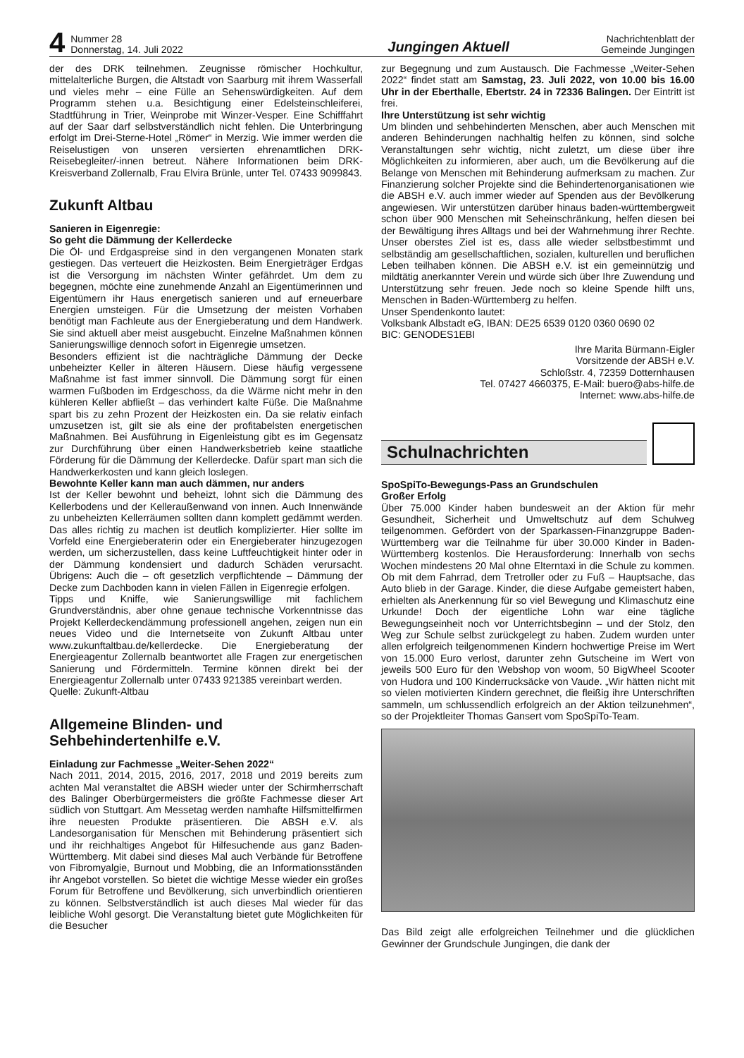4 Nummer 28
Donnerstag, 14. Juli 2022 Jungingen Aktuell Nachrichtenblatt der
Gemeinde Jungingen
der des DRK teilnehmen. Zeugnisse römischer Hochkultur, mittelalterliche Burgen, die Altstadt von Saarburg mit ihrem Wasserfall und vieles mehr – eine Fülle an Sehenswürdigkeiten. Auf dem Programm stehen u.a. Besichtigung einer Edelsteinschleiferei, Stadtführung in Trier, Weinprobe mit Winzer-Vesper. Eine Schifffahrt auf der Saar darf selbstverständlich nicht fehlen. Die Unterbringung erfolgt im Drei-Sterne-Hotel „Römer“ in Merzig. Wie immer werden die Reiselustigen von unseren versierten ehrenamtlichen DRK-Reisebegleiter/-innen betreut. Nähere Informationen beim DRK-Kreisverband Zollernalb, Frau Elvira Brünle, unter Tel. 07433 9099843.
Zukunft Altbau
Sanieren in Eigenregie:
So geht die Dämmung der Kellerdecke
Die Öl- und Erdgaspreise sind in den vergangenen Monaten stark gestiegen. Das verteuert die Heizkosten. Beim Energieträger Erdgas ist die Versorgung im nächsten Winter gefährdet. Um dem zu begegnen, möchte eine zunehmende Anzahl an Eigentümerinnen und Eigentümern ihr Haus energetisch sanieren und auf erneuerbare Energien umsteigen. Für die Umsetzung der meisten Vorhaben benötigt man Fachleute aus der Energieberatung und dem Handwerk. Sie sind aktuell aber meist ausgebucht. Einzelne Maßnahmen können Sanierungswillige dennoch sofort in Eigenregie umsetzen.
Besonders effizient ist die nachträgliche Dämmung der Decke unbeheizter Keller in älteren Häusern. Diese häufig vergessene Maßnahme ist fast immer sinnvoll. Die Dämmung sorgt für einen warmen Fußboden im Erdgeschoss, da die Wärme nicht mehr in den kühleren Keller abfließt – das verhindert kalte Füße. Die Maßnahme spart bis zu zehn Prozent der Heizkosten ein. Da sie relativ einfach umzusetzen ist, gilt sie als eine der profitabelsten energetischen Maßnahmen. Bei Ausführung in Eigenleistung gibt es im Gegensatz zur Durchführung über einen Handwerksbetrieb keine staatliche Förderung für die Dämmung der Kellerdecke. Dafür spart man sich die Handwerkerkosten und kann gleich loslegen.
Bewohnte Keller kann man auch dämmen, nur anders
Ist der Keller bewohnt und beheizt, lohnt sich die Dämmung des Kellerbodens und der Kelleraußenwand von innen. Auch Innenwände zu unbeheizten Kellerräumen sollten dann komplett gedämmt werden. Das alles richtig zu machen ist deutlich komplizierter. Hier sollte im Vorfeld eine Energieberaterin oder ein Energieberater hinzugezogen werden, um sicherzustellen, dass keine Luftfeuchtigkeit hinter oder in der Dämmung kondensiert und dadurch Schäden verursacht. Übrigens: Auch die – oft gesetzlich verpflichtende – Dämmung der Decke zum Dachboden kann in vielen Fällen in Eigenregie erfolgen.
Tipps und Kniffe, wie Sanierungswillige mit fachlichem Grundverständnis, aber ohne genaue technische Vorkenntnisse das Projekt Kellerdeckendämmung professionell angehen, zeigen nun ein neues Video und die Internetseite von Zukunft Altbau unter www.zukunftaltbau.de/kellerdecke. Die Energieberatung der Energieagentur Zollernalb beantwortet alle Fragen zur energetischen Sanierung und Fördermitteln. Termine können direkt bei der Energieagentur Zollernalb unter 07433 921385 vereinbart werden.
Quelle: Zukunft-Altbau
Allgemeine Blinden- und
Sehbehindertenhilfe e.V.
Einladung zur Fachmesse „Weiter-Sehen 2022“
Nach 2011, 2014, 2015, 2016, 2017, 2018 und 2019 bereits zum achten Mal veranstaltet die ABSH wieder unter der Schirmherrschaft des Balinger Oberbürgermeisters die größte Fachmesse dieser Art südlich von Stuttgart. Am Messetag werden namhafte Hilfsmittelfirmen ihre neuesten Produkte präsentieren. Die ABSH e.V. als Landesorganisation für Menschen mit Behinderung präsentiert sich und ihr reichhaltiges Angebot für Hilfesuchende aus ganz Baden-Württemberg. Mit dabei sind dieses Mal auch Verbände für Betroffene von Fibromyalgie, Burnout und Mobbing, die an Informationsständen ihr Angebot vorstellen. So bietet die wichtige Messe wieder ein großes Forum für Betroffene und Bevölkerung, sich unverbindlich orientieren zu können. Selbstverständlich ist auch dieses Mal wieder für das leibliche Wohl gesorgt. Die Veranstaltung bietet gute Möglichkeiten für die Besucher
zur Begegnung und zum Austausch. Die Fachmesse „Weiter-Sehen 2022“ findet statt am Samstag, 23. Juli 2022, von 10.00 bis 16.00 Uhr in der Eberthalle, Ebertstr. 24 in 72336 Balingen. Der Eintritt ist frei.
Ihre Unterstützung ist sehr wichtig
Um blinden und sehbehinderten Menschen, aber auch Menschen mit anderen Behinderungen nachhaltig helfen zu können, sind solche Veranstaltungen sehr wichtig, nicht zuletzt, um diese über ihre Möglichkeiten zu informieren, aber auch, um die Bevölkerung auf die Belange von Menschen mit Behinderung aufmerksam zu machen. Zur Finanzierung solcher Projekte sind die Behindertenorganisationen wie die ABSH e.V. auch immer wieder auf Spenden aus der Bevölkerung angewiesen. Wir unterstützen darüber hinaus baden-württembergweit schon über 900 Menschen mit Seheinschränkung, helfen diesen bei der Bewältigung ihres Alltags und bei der Wahrnehmung ihrer Rechte. Unser oberstes Ziel ist es, dass alle wieder selbstbestimmt und selbständig am gesellschaftlichen, sozialen, kulturellen und beruflichen Leben teilhaben können. Die ABSH e.V. ist ein gemeinnützig und mildtätig anerkannter Verein und würde sich über Ihre Zuwendung und Unterstützung sehr freuen. Jede noch so kleine Spende hilft uns, Menschen in Baden-Württemberg zu helfen.
Unser Spendenkonto lautet:
Volksbank Albstadt eG, IBAN: DE25 6539 0120 0360 0690 02
BIC: GENODES1EBI
Ihre Marita Bürmann-Eigler
Vorsitzende der ABSH e.V.
Schloßstr. 4, 72359 Dotternhausen
Tel. 07427 4660375, E-Mail: buero@abs-hilfe.de
Internet: www.abs-hilfe.de
Schulnachrichten
SpoSpiTo-Bewegungs-Pass an Grundschulen
Großer Erfolg
Über 75.000 Kinder haben bundesweit an der Aktion für mehr Gesundheit, Sicherheit und Umweltschutz auf dem Schulweg teilgenommen. Gefördert von der Sparkassen-Finanzgruppe Baden-Württemberg war die Teilnahme für über 30.000 Kinder in Baden-Württemberg kostenlos. Die Herausforderung: Innerhalb von sechs Wochen mindestens 20 Mal ohne Elterntaxi in die Schule zu kommen. Ob mit dem Fahrrad, dem Tretroller oder zu Fuß – Hauptsache, das Auto blieb in der Garage. Kinder, die diese Aufgabe gemeistert haben, erhielten als Anerkennung für so viel Bewegung und Klimaschutz eine Urkunde! Doch der eigentliche Lohn war eine tägliche Bewegungseinheit noch vor Unterrichtsbeginn – und der Stolz, den Weg zur Schule selbst zurückgelegt zu haben. Zudem wurden unter allen erfolgreich teilgenommenen Kindern hochwertige Preise im Wert von 15.000 Euro verlost, darunter zehn Gutscheine im Wert von jeweils 500 Euro für den Webshop von woom, 50 BigWheel Scooter von Hudora und 100 Kinderrucksäcke von Vaude. „Wir hätten nicht mit so vielen motivierten Kindern gerechnet, die fleißig ihre Unterschriften sammeln, um schlussendlich erfolgreich an der Aktion teilzunehmen“, so der Projektleiter Thomas Gansert vom SpoSpiTo-Team.
Das Bild zeigt alle erfolgreichen Teilnehmer und die glücklichen Gewinner der Grundschule Jungingen, die dank der